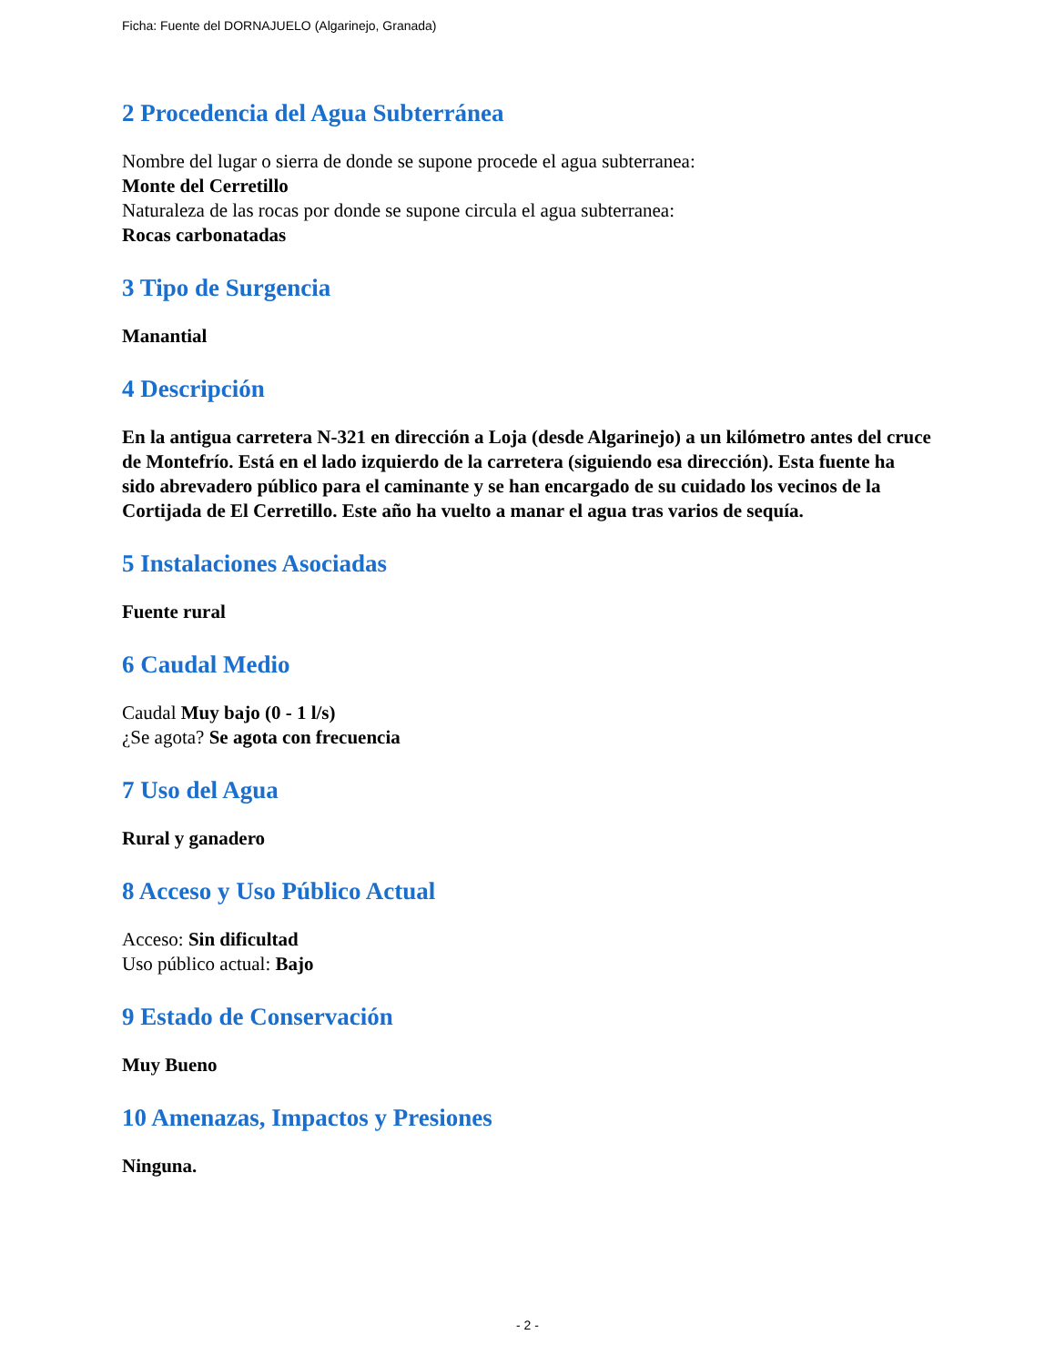Ficha: Fuente del DORNAJUELO (Algarinejo, Granada)
2 Procedencia del Agua Subterránea
Nombre del lugar o sierra de donde se supone procede el agua subterranea:
Monte del Cerretillo
Naturaleza de las rocas por donde se supone circula el agua subterranea:
Rocas carbonatadas
3 Tipo de Surgencia
Manantial
4 Descripción
En la antigua carretera N-321 en dirección a Loja (desde Algarinejo) a un kilómetro antes del cruce de Montefrío. Está en el lado izquierdo de la carretera (siguiendo esa dirección). Esta fuente ha sido abrevadero público para el caminante y se han encargado de su cuidado los vecinos de la Cortijada de El Cerretillo. Este año ha vuelto a manar el agua tras varios de sequía.
5 Instalaciones Asociadas
Fuente rural
6 Caudal Medio
Caudal Muy bajo (0 - 1 l/s)
¿Se agota? Se agota con frecuencia
7 Uso del Agua
Rural y ganadero
8 Acceso y Uso Público Actual
Acceso: Sin dificultad
Uso público actual: Bajo
9 Estado de Conservación
Muy Bueno
10 Amenazas, Impactos y Presiones
Ninguna.
- 2 -